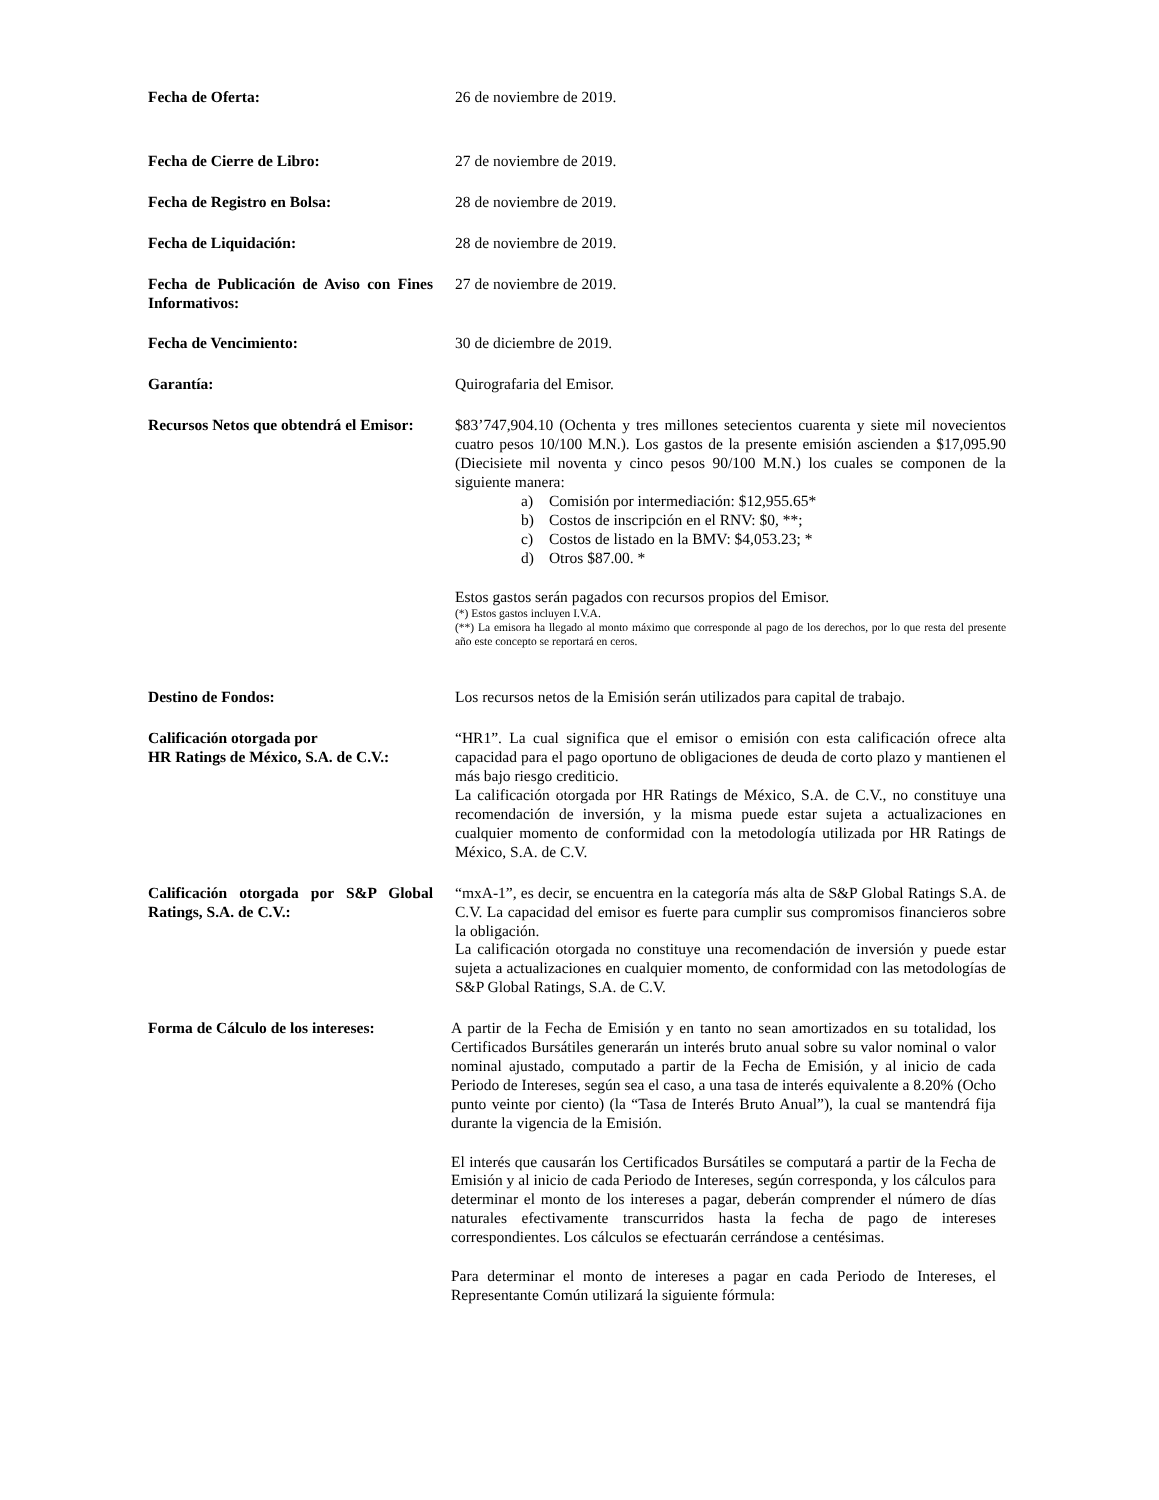Fecha de Oferta: 26 de noviembre de 2019.
Fecha de Cierre de Libro: 27 de noviembre de 2019.
Fecha de Registro en Bolsa: 28 de noviembre de 2019.
Fecha de Liquidación: 28 de noviembre de 2019.
Fecha de Publicación de Aviso con Fines Informativos:
27 de noviembre de 2019.
Fecha de Vencimiento: 30 de diciembre de 2019.
Garantía: Quirografaria del Emisor.
Recursos Netos que obtendrá el Emisor:
$83’747,904.10 (Ochenta y tres millones setecientos cuarenta y siete mil novecientos cuatro pesos 10/100 M.N.). Los gastos de la presente emisión ascienden a $17,095.90 (Diecisiete mil noventa y cinco pesos 90/100 M.N.) los cuales se componen de la siguiente manera:
a) Comisión por intermediación: $12,955.65*
b) Costos de inscripción en el RNV: $0, **;
c) Costos de listado en la BMV: $4,053.23; *
d) Otros $87.00. *
Estos gastos serán pagados con recursos propios del Emisor.
(*) Estos gastos incluyen I.V.A.
(**) La emisora ha llegado al monto máximo que corresponde al pago de los derechos, por lo que resta del presente año este concepto se reportará en ceros.
Destino de Fondos: Los recursos netos de la Emisión serán utilizados para capital de trabajo.
Calificación otorgada por
HR Ratings de México, S.A. de C.V.:
“HR1”. La cual significa que el emisor o emisión con esta calificación ofrece alta capacidad para el pago oportuno de obligaciones de deuda de corto plazo y mantienen el más bajo riesgo crediticio.
La calificación otorgada por HR Ratings de México, S.A. de C.V., no constituye una recomendación de inversión, y la misma puede estar sujeta a actualizaciones en cualquier momento de conformidad con la metodología utilizada por HR Ratings de México, S.A. de C.V.
Calificación otorgada por S&P Global Ratings, S.A. de C.V.:
“mxA-1”, es decir, se encuentra en la categoría más alta de S&P Global Ratings S.A. de C.V. La capacidad del emisor es fuerte para cumplir sus compromisos financieros sobre la obligación.
La calificación otorgada no constituye una recomendación de inversión y puede estar sujeta a actualizaciones en cualquier momento, de conformidad con las metodologías de S&P Global Ratings, S.A. de C.V.
Forma de Cálculo de los intereses:
A partir de la Fecha de Emisión y en tanto no sean amortizados en su totalidad, los Certificados Bursátiles generarán un interés bruto anual sobre su valor nominal o valor nominal ajustado, computado a partir de la Fecha de Emisión, y al inicio de cada Periodo de Intereses, según sea el caso, a una tasa de interés equivalente a 8.20% (Ocho punto veinte por ciento) (la “Tasa de Interés Bruto Anual”), la cual se mantendrá fija durante la vigencia de la Emisión.
El interés que causarán los Certificados Bursátiles se computará a partir de la Fecha de Emisión y al inicio de cada Periodo de Intereses, según corresponda, y los cálculos para determinar el monto de los intereses a pagar, deberán comprender el número de días naturales efectivamente transcurridos hasta la fecha de pago de intereses correspondientes. Los cálculos se efectuarán cerrándose a centésimas.
Para determinar el monto de intereses a pagar en cada Periodo de Intereses, el Representante Común utilizará la siguiente fórmula: